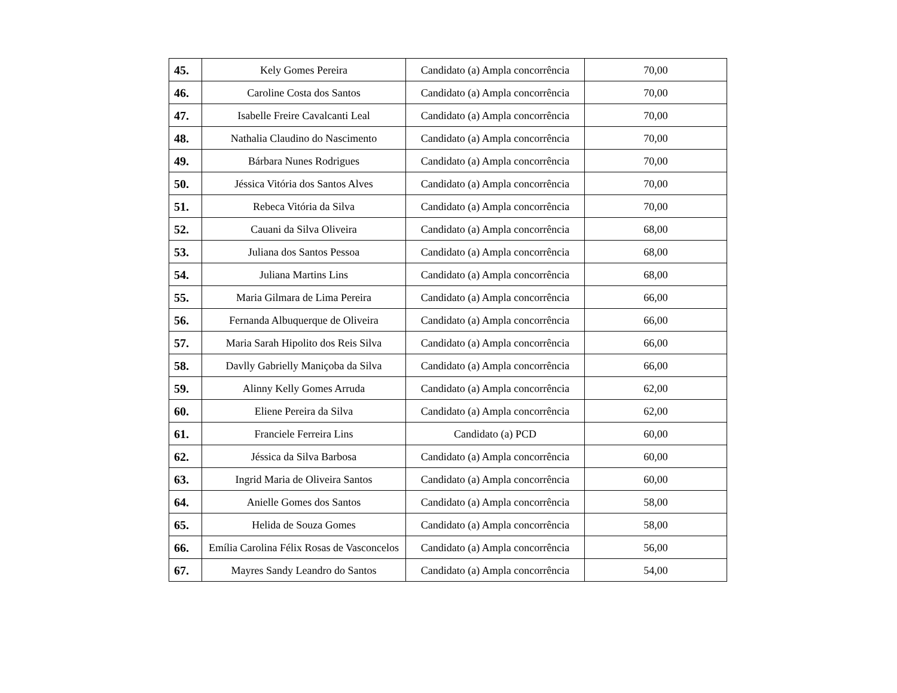| 45. | Kely Gomes Pereira | Candidato (a) Ampla concorrência | 70,00 |
| 46. | Caroline Costa dos Santos | Candidato (a) Ampla concorrência | 70,00 |
| 47. | Isabelle Freire Cavalcanti Leal | Candidato (a) Ampla concorrência | 70,00 |
| 48. | Nathalia Claudino do Nascimento | Candidato (a) Ampla concorrência | 70,00 |
| 49. | Bárbara Nunes Rodrigues | Candidato (a) Ampla concorrência | 70,00 |
| 50. | Jéssica Vitória dos Santos Alves | Candidato (a) Ampla concorrência | 70,00 |
| 51. | Rebeca Vitória da Silva | Candidato (a) Ampla concorrência | 70,00 |
| 52. | Cauani da Silva Oliveira | Candidato (a) Ampla concorrência | 68,00 |
| 53. | Juliana dos Santos Pessoa | Candidato (a) Ampla concorrência | 68,00 |
| 54. | Juliana Martins Lins | Candidato (a) Ampla concorrência | 68,00 |
| 55. | Maria Gilmara de Lima Pereira | Candidato (a) Ampla concorrência | 66,00 |
| 56. | Fernanda Albuquerque de Oliveira | Candidato (a) Ampla concorrência | 66,00 |
| 57. | Maria Sarah Hipolito dos Reis Silva | Candidato (a) Ampla concorrência | 66,00 |
| 58. | Davlly Gabrielly Maniçoba da Silva | Candidato (a) Ampla concorrência | 66,00 |
| 59. | Alinny Kelly Gomes Arruda | Candidato (a) Ampla concorrência | 62,00 |
| 60. | Eliene Pereira da Silva | Candidato (a) Ampla concorrência | 62,00 |
| 61. | Franciele Ferreira Lins | Candidato (a) PCD | 60,00 |
| 62. | Jéssica da Silva Barbosa | Candidato (a) Ampla concorrência | 60,00 |
| 63. | Ingrid Maria de Oliveira Santos | Candidato (a) Ampla concorrência | 60,00 |
| 64. | Anielle Gomes dos Santos | Candidato (a) Ampla concorrência | 58,00 |
| 65. | Helida de Souza Gomes | Candidato (a) Ampla concorrência | 58,00 |
| 66. | Emília Carolina Félix Rosas de Vasconcelos | Candidato (a) Ampla concorrência | 56,00 |
| 67. | Mayres Sandy Leandro do Santos | Candidato (a) Ampla concorrência | 54,00 |